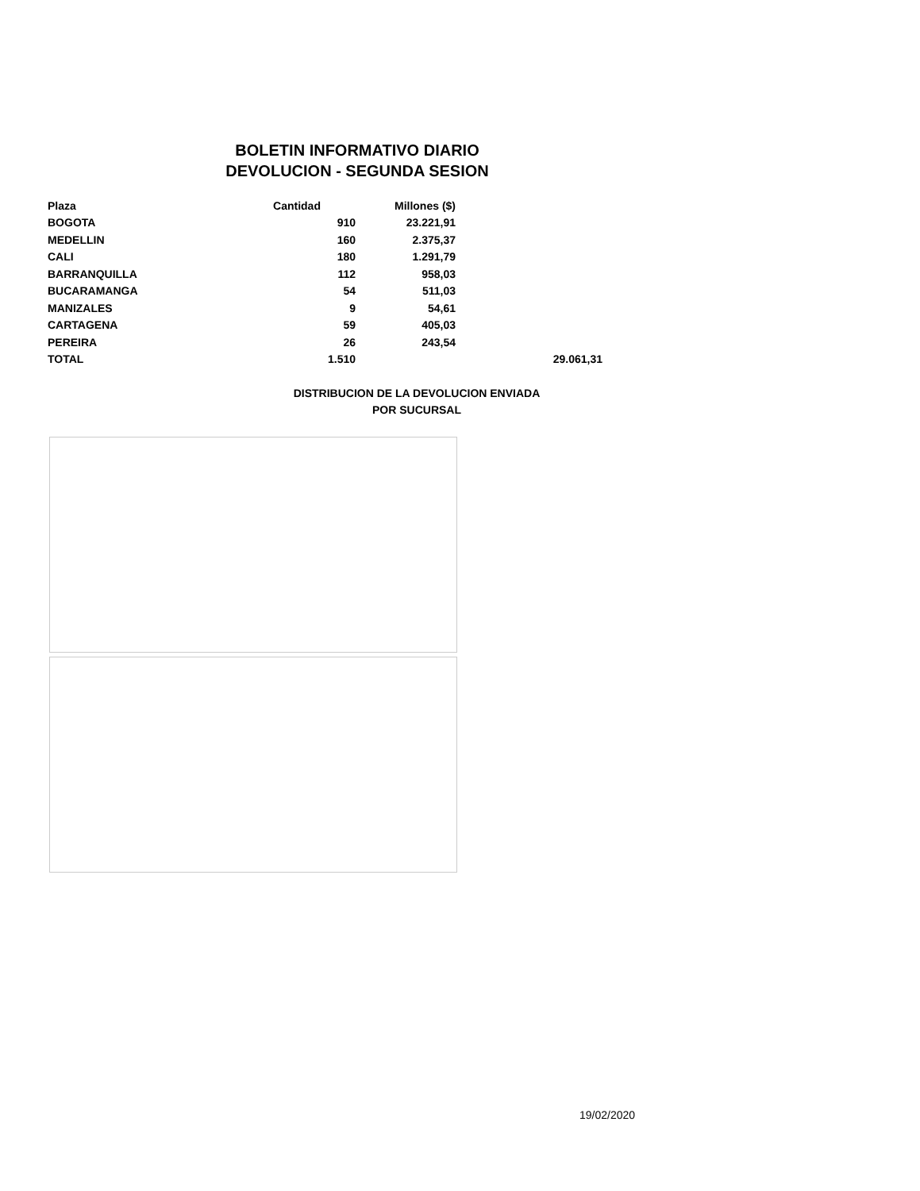BOLETIN INFORMATIVO DIARIO
DEVOLUCION - SEGUNDA SESION
| Plaza | Cantidad | Millones ($) | |
| --- | --- | --- | --- |
| BOGOTA | 910 | 23.221,91 | |
| MEDELLIN | 160 | 2.375,37 | |
| CALI | 180 | 1.291,79 | |
| BARRANQUILLA | 112 | 958,03 | |
| BUCARAMANGA | 54 | 511,03 | |
| MANIZALES | 9 | 54,61 | |
| CARTAGENA | 59 | 405,03 | |
| PEREIRA | 26 | 243,54 | |
| TOTAL | 1.510 | | 29.061,31 |
DISTRIBUCION DE LA DEVOLUCION ENVIADA
POR SUCURSAL
19/02/2020